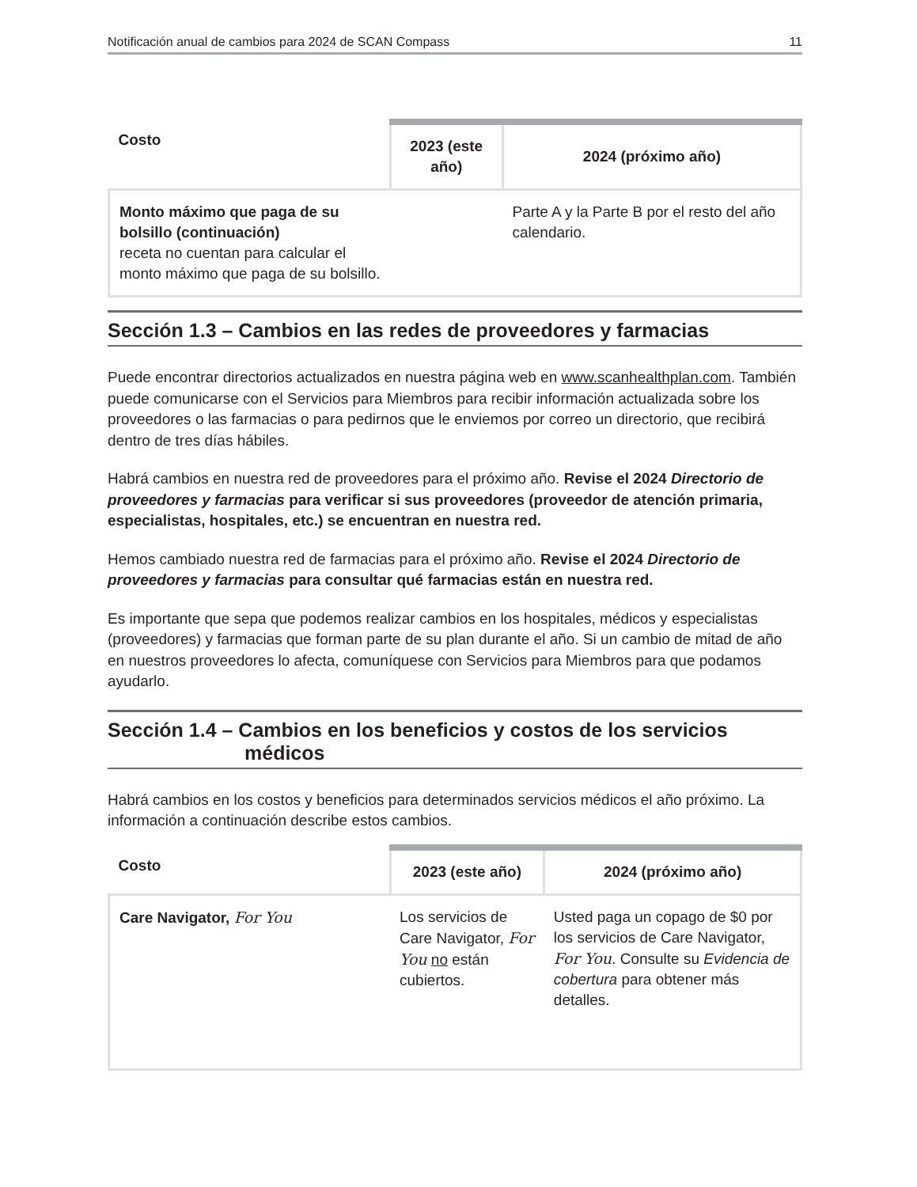Notificación anual de cambios para 2024 de SCAN Compass 11
| Costo | 2023 (este año) | 2024 (próximo año) |
| --- | --- | --- |
| Monto máximo que paga de su bolsillo (continuación) receta no cuentan para calcular el monto máximo que paga de su bolsillo. | | Parte A y la Parte B por el resto del año calendario. |
Sección 1.3 – Cambios en las redes de proveedores y farmacias
Puede encontrar directorios actualizados en nuestra página web en www.scanhealthplan.com. También puede comunicarse con el Servicios para Miembros para recibir información actualizada sobre los proveedores o las farmacias o para pedirnos que le enviemos por correo un directorio, que recibirá dentro de tres días hábiles.
Habrá cambios en nuestra red de proveedores para el próximo año. Revise el 2024 Directorio de proveedores y farmacias para verificar si sus proveedores (proveedor de atención primaria, especialistas, hospitales, etc.) se encuentran en nuestra red.
Hemos cambiado nuestra red de farmacias para el próximo año. Revise el 2024 Directorio de proveedores y farmacias para consultar qué farmacias están en nuestra red.
Es importante que sepa que podemos realizar cambios en los hospitales, médicos y especialistas (proveedores) y farmacias que forman parte de su plan durante el año. Si un cambio de mitad de año en nuestros proveedores lo afecta, comuníquese con Servicios para Miembros para que podamos ayudarlo.
Sección 1.4 – Cambios en los beneficios y costos de los servicios
médicos
Habrá cambios en los costos y beneficios para determinados servicios médicos el año próximo. La información a continuación describe estos cambios.
| Costo | 2023 (este año) | 2024 (próximo año) |
| --- | --- | --- |
| Care Navigator, For You | Los servicios de Care Navigator, For You no están cubiertos. | Usted paga un copago de $0 por los servicios de Care Navigator, For You . Consulte su Evidencia de cobertura para obtener más detalles. |